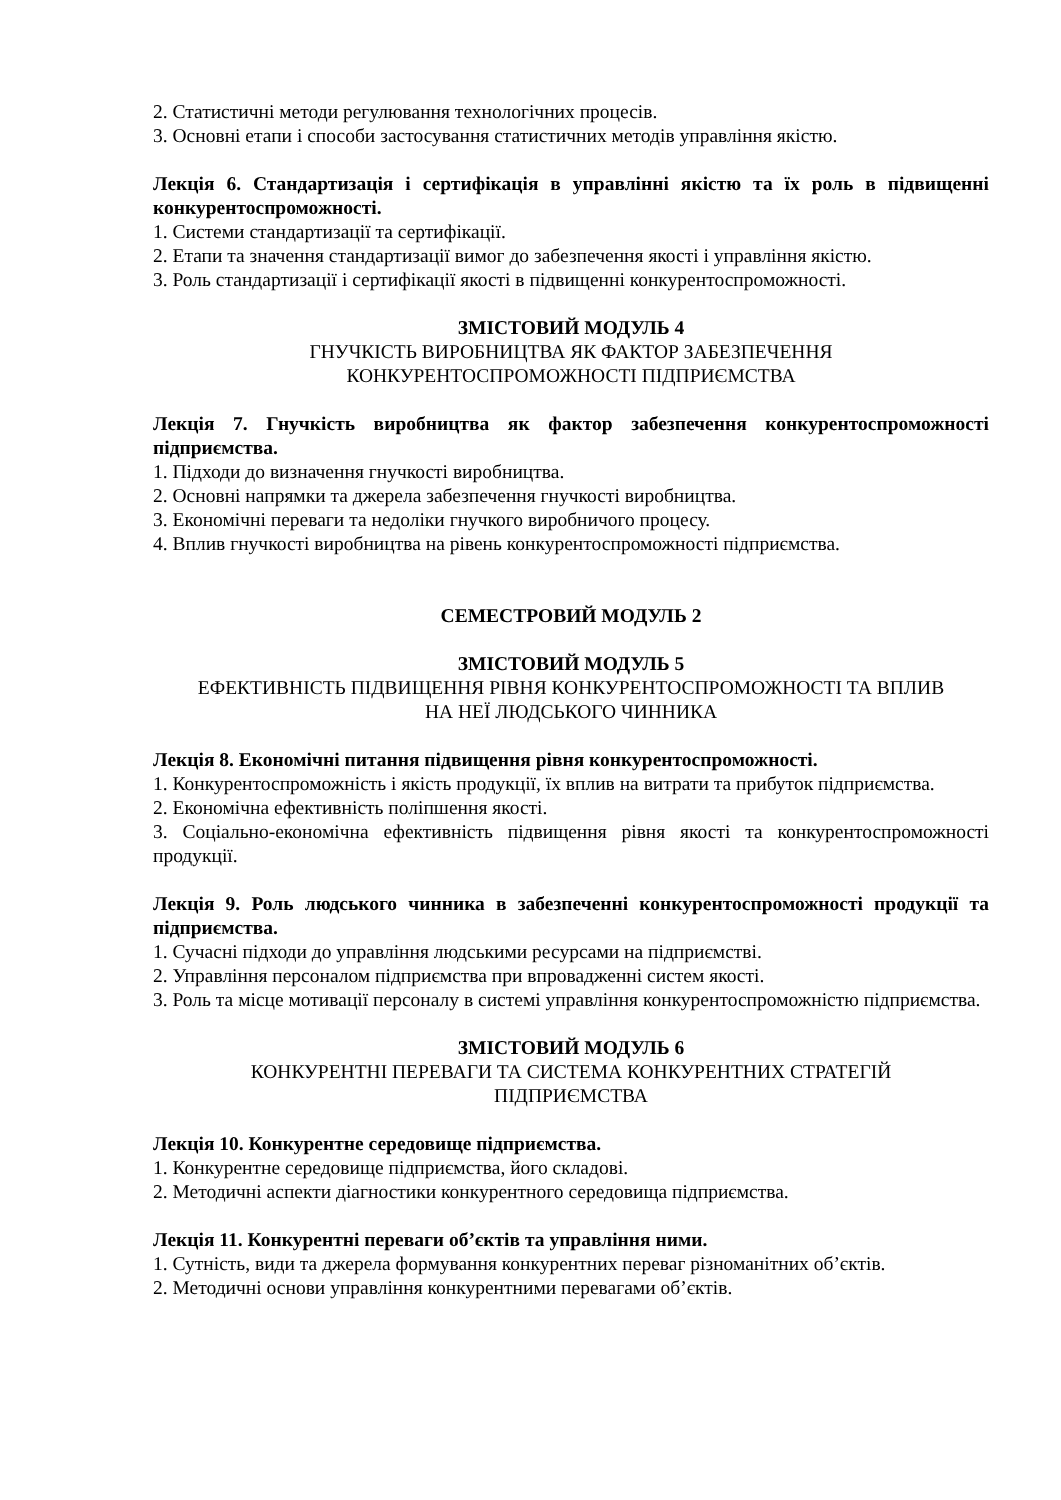2. Статистичні методи регулювання технологічних процесів.
3. Основні етапи і способи застосування статистичних методів управління якістю.
Лекція 6. Стандартизація і сертифікація в управлінні якістю та їх роль в підвищенні конкурентоспроможності.
1. Системи стандартизації та сертифікації.
2. Етапи та значення стандартизації вимог до забезпечення якості і управління якістю.
3. Роль стандартизації і сертифікації якості в підвищенні конкурентоспроможності.
ЗМІСТОВИЙ МОДУЛЬ 4
ГНУЧКІСТЬ ВИРОБНИЦТВА ЯК ФАКТОР ЗАБЕЗПЕЧЕННЯ
КОНКУРЕНТОСПРОМОЖНОСТІ ПІДПРИЄМСТВА
Лекція 7. Гнучкість виробництва як фактор забезпечення конкурентоспроможності підприємства.
1. Підходи до визначення гнучкості виробництва.
2. Основні напрямки та джерела забезпечення гнучкості виробництва.
3. Економічні переваги та недоліки гнучкого виробничого процесу.
4. Вплив гнучкості виробництва на рівень конкурентоспроможності підприємства.
СЕМЕСТРОВИЙ МОДУЛЬ 2
ЗМІСТОВИЙ МОДУЛЬ 5
ЕФЕКТИВНІСТЬ ПІДВИЩЕННЯ РІВНЯ КОНКУРЕНТОСПРОМОЖНОСТІ ТА ВПЛИВ
НА НЕЇ ЛЮДСЬКОГО ЧИННИКА
Лекція 8. Економічні питання підвищення рівня конкурентоспроможності.
1. Конкурентоспроможність і якість продукції, їх вплив на витрати та прибуток підприємства.
2. Економічна ефективність поліпшення якості.
3. Соціально-економічна ефективність підвищення рівня якості та конкурентоспроможності продукції.
Лекція 9. Роль людського чинника в забезпеченні конкурентоспроможності продукції та підприємства.
1. Сучасні підходи до управління людськими ресурсами на підприємстві.
2. Управління персоналом підприємства при впровадженні систем якості.
3. Роль та місце мотивації персоналу в системі управління конкурентоспроможністю підприємства.
ЗМІСТОВИЙ МОДУЛЬ 6
КОНКУРЕНТНІ ПЕРЕВАГИ ТА СИСТЕМА КОНКУРЕНТНИХ СТРАТЕГІЙ
ПІДПРИЄМСТВА
Лекція 10. Конкурентне середовище підприємства.
1. Конкурентне середовище підприємства, його складові.
2. Методичні аспекти діагностики конкурентного середовища підприємства.
Лекція 11. Конкурентні переваги об’єктів та управління ними.
1. Сутність, види та джерела формування конкурентних переваг різноманітних об’єктів.
2. Методичні основи управління конкурентними перевагами об’єктів.